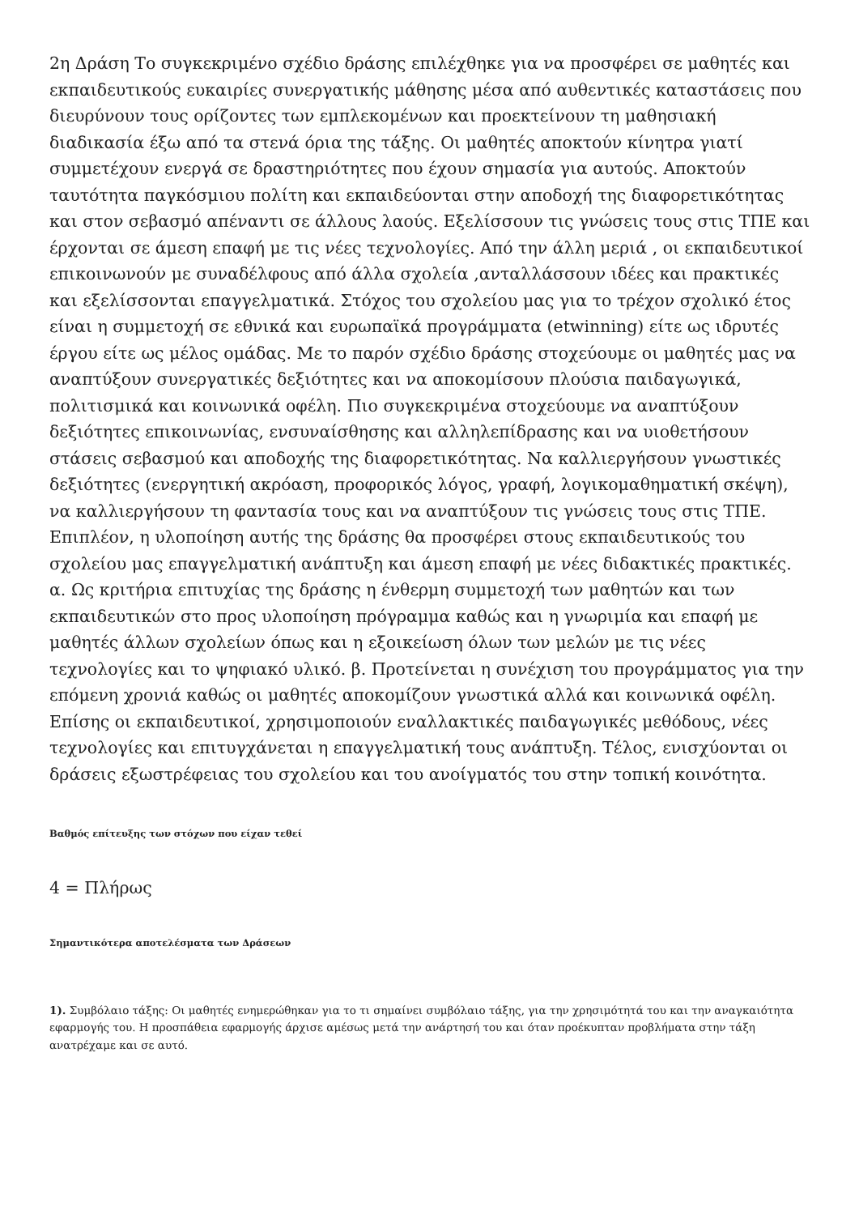2η Δράση Το συγκεκριμένο σχέδιο δράσης επιλέχθηκε για να προσφέρει σε μαθητές και εκπαιδευτικούς ευκαιρίες συνεργατικής μάθησης μέσα από αυθεντικές καταστάσεις που διευρύνουν τους ορίζοντες των εμπλεκομένων και προεκτείνουν τη μαθησιακή διαδικασία έξω από τα στενά όρια της τάξης. Οι μαθητές αποκτούν κίνητρα γιατί συμμετέχουν ενεργά σε δραστηριότητες που έχουν σημασία για αυτούς. Αποκτούν ταυτότητα παγκόσμιου πολίτη και εκπαιδεύονται στην αποδοχή της διαφορετικότητας και στον σεβασμό απέναντι σε άλλους λαούς. Εξελίσσουν τις γνώσεις τους στις ΤΠΕ και έρχονται σε άμεση επαφή με τις νέες τεχνολογίες. Από την άλλη μεριά , οι εκπαιδευτικοί επικοινωνούν με συναδέλφους από άλλα σχολεία ,ανταλλάσσουν ιδέες και πρακτικές και εξελίσσονται επαγγελματικά. Στόχος του σχολείου μας για το τρέχον σχολικό έτος είναι η συμμετοχή σε εθνικά και ευρωπαϊκά προγράμματα (etwinning) είτε ως ιδρυτές έργου είτε ως μέλος ομάδας. Με το παρόν σχέδιο δράσης στοχεύουμε οι μαθητές μας να αναπτύξουν συνεργατικές δεξιότητες και να αποκομίσουν πλούσια παιδαγωγικά, πολιτισμικά και κοινωνικά οφέλη. Πιο συγκεκριμένα στοχεύουμε να αναπτύξουν δεξιότητες επικοινωνίας, ενσυναίσθησης και αλληλεπίδρασης και να υιοθετήσουν στάσεις σεβασμού και αποδοχής της διαφορετικότητας. Να καλλιεργήσουν γνωστικές δεξιότητες (ενεργητική ακρόαση, προφορικός λόγος, γραφή, λογικομαθηματική σκέψη), να καλλιεργήσουν τη φαντασία τους και να αναπτύξουν τις γνώσεις τους στις ΤΠΕ. Επιπλέον, η υλοποίηση αυτής της δράσης θα προσφέρει στους εκπαιδευτικούς του σχολείου μας επαγγελματική ανάπτυξη και άμεση επαφή με νέες διδακτικές πρακτικές. α. Ως κριτήρια επιτυχίας της δράσης η ένθερμη συμμετοχή των μαθητών και των εκπαιδευτικών στο προς υλοποίηση πρόγραμμα καθώς και η γνωριμία και επαφή με μαθητές άλλων σχολείων όπως και η εξοικείωση όλων των μελών με τις νέες τεχνολογίες και το ψηφιακό υλικό. β. Προτείνεται η συνέχιση του προγράμματος για την επόμενη χρονιά καθώς οι μαθητές αποκομίζουν γνωστικά αλλά και κοινωνικά οφέλη. Επίσης οι εκπαιδευτικοί, χρησιμοποιούν εναλλακτικές παιδαγωγικές μεθόδους, νέες τεχνολογίες και επιτυγχάνεται η επαγγελματική τους ανάπτυξη. Τέλος, ενισχύονται οι δράσεις εξωστρέφειας του σχολείου και του ανοίγματός του στην τοπική κοινότητα.
Βαθμός επίτευξης των στόχων που είχαν τεθεί
4 = Πλήρως
Σημαντικότερα αποτελέσματα των Δράσεων
1). Συμβόλαιο τάξης: Οι μαθητές ενημερώθηκαν για το τι σημαίνει συμβόλαιο τάξης, για την χρησιμότητά του και την αναγκαιότητα εφαρμογής του. Η προσπάθεια εφαρμογής άρχισε αμέσως μετά την ανάρτησή του και όταν προέκυπταν προβλήματα στην τάξη ανατρέχαμε και σε αυτό.